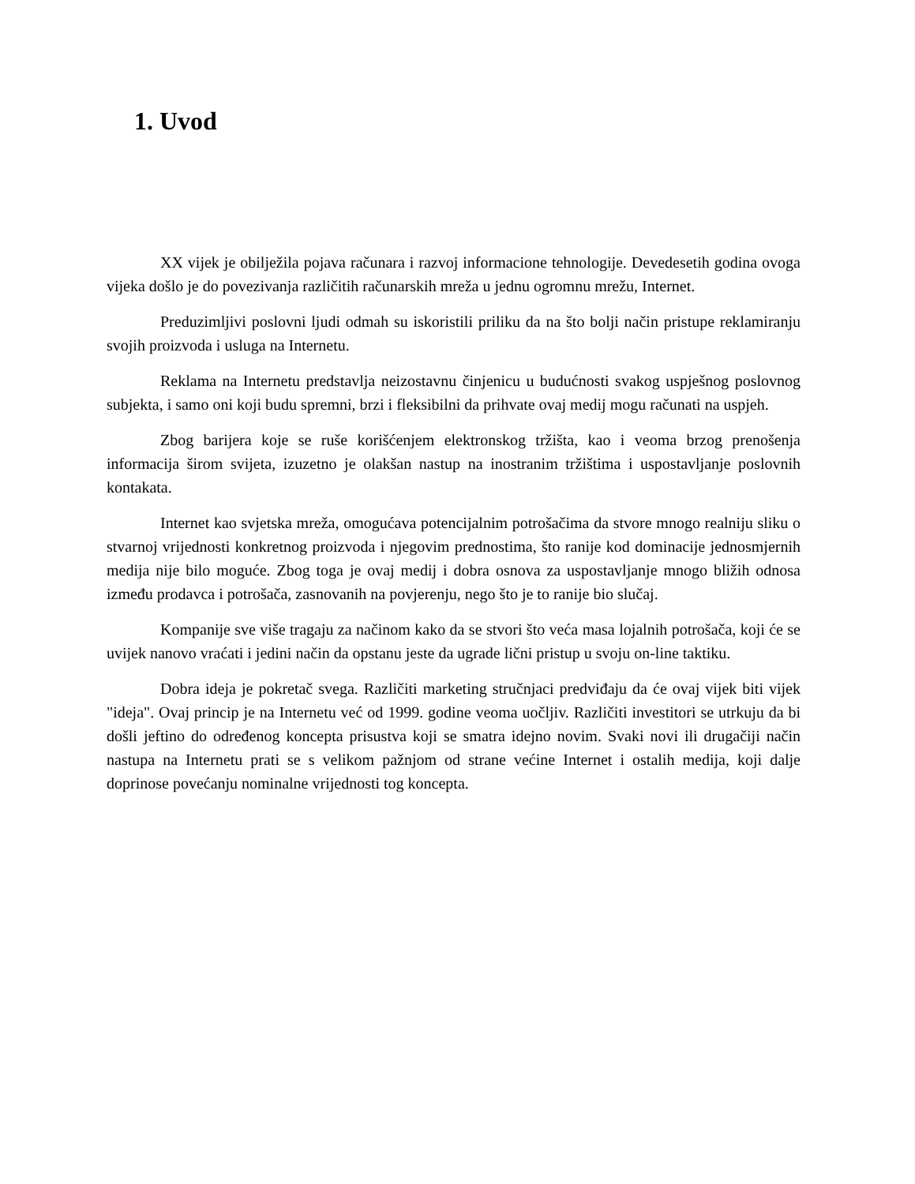1. Uvod
XX vijek je obilježila pojava računara i razvoj informacione tehnologije. Devedesetih godina ovoga vijeka došlo je do povezivanja različitih računarskih mreža u jednu ogromnu mrežu, Internet.
Preduzimljivi poslovni ljudi odmah su iskoristili priliku da na što bolji način pristupe reklamiranju svojih proizvoda i usluga na Internetu.
Reklama na Internetu predstavlja neizostavnu činjenicu u budućnosti svakog uspješnog poslovnog subjekta, i samo oni koji budu spremni, brzi i fleksibilni da prihvate ovaj medij mogu računati na uspjeh.
Zbog barijera koje se ruše korišćenjem elektronskog tržišta, kao i veoma brzog prenošenja informacija širom svijeta, izuzetno je olakšan nastup na inostranim tržištima i uspostavljanje poslovnih kontakata.
Internet kao svjetska mreža, omogućava potencijalnim potrošačima da stvore mnogo realniju sliku o stvarnoj vrijednosti konkretnog proizvoda i njegovim prednostima, što ranije kod dominacije jednosmjernih medija nije bilo moguće. Zbog toga je ovaj medij i dobra osnova za uspostavljanje mnogo bližih odnosa između prodavca i potrošača, zasnovanih na povjerenju, nego što je to ranije bio slučaj.
Kompanije sve više tragaju za načinom kako da se stvori što veća masa lojalnih potrošača, koji će se uvijek nanovo vraćati i jedini način da opstanu jeste da ugrade lični pristup u svoju on-line taktiku.
Dobra ideja je pokretač svega. Različiti marketing stručnjaci predviđaju da će ovaj vijek biti vijek "ideja". Ovaj princip je na Internetu već od 1999. godine veoma uočljiv. Različiti investitori se utrkuju da bi došli jeftino do određenog koncepta prisustva koji se smatra idejno novim. Svaki novi ili drugačiji način nastupa na Internetu prati se s velikom pažnjom od strane većine Internet i ostalih medija, koji dalje doprinose povećanju nominalne vrijednosti tog koncepta.